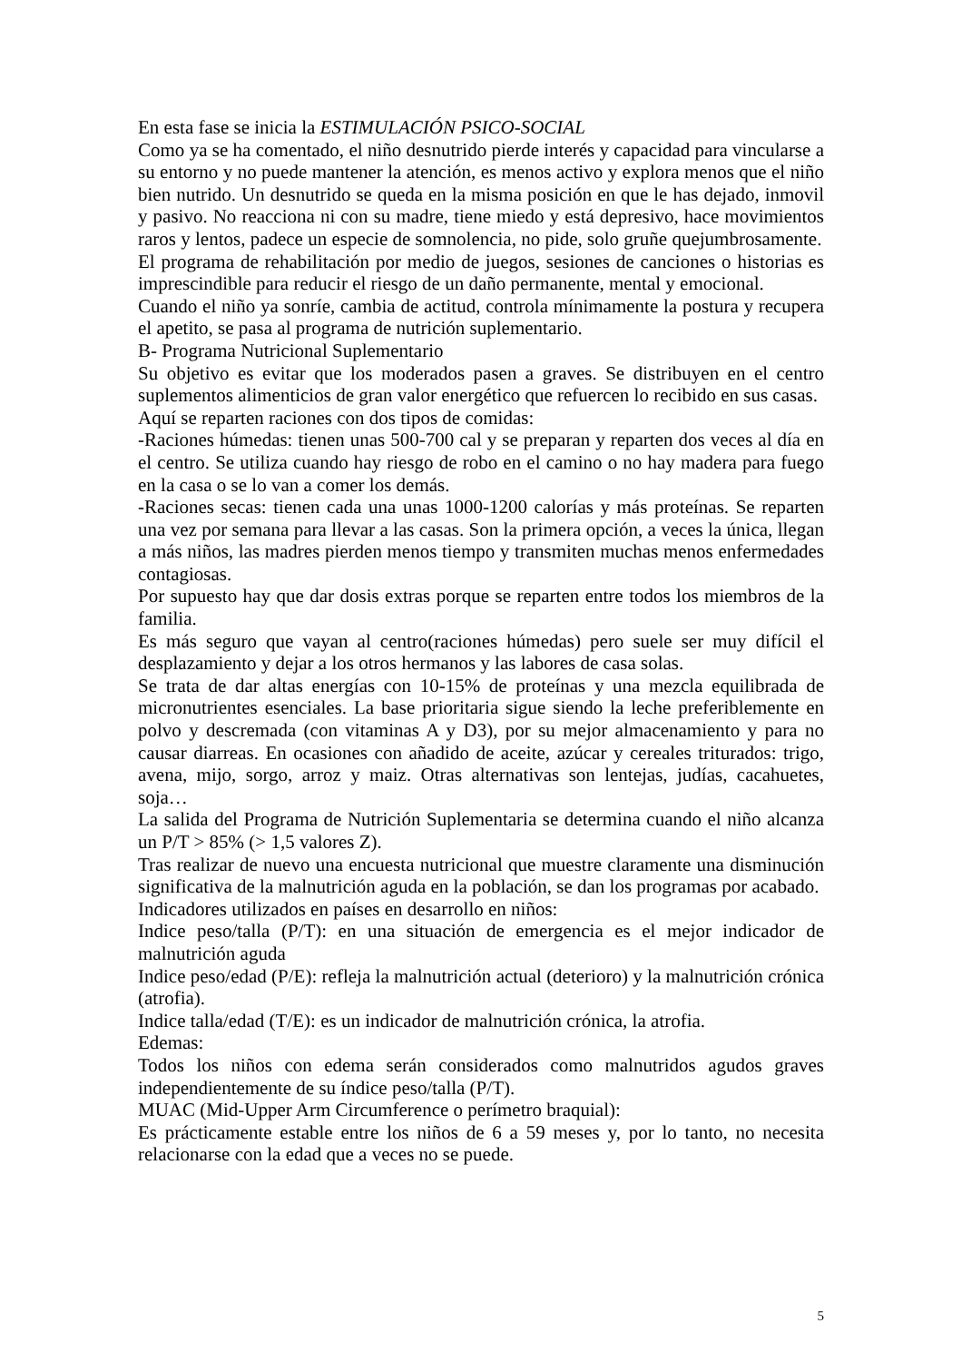En esta fase se inicia la ESTIMULACIÓN PSICO-SOCIAL
Como ya se ha comentado, el niño desnutrido pierde interés y capacidad para vincularse a su entorno y no puede mantener la atención, es menos activo y explora menos que el niño bien nutrido. Un desnutrido se queda en la misma posición en que le has dejado, inmovil y pasivo. No reacciona ni con su madre, tiene miedo y está depresivo, hace movimientos raros y lentos, padece un especie de somnolencia, no pide, solo gruñe quejumbrosamente.
El programa de rehabilitación por medio de juegos, sesiones de canciones o historias es imprescindible para reducir el riesgo de un daño permanente, mental y emocional.
Cuando el niño ya sonríe, cambia de actitud, controla mínimamente la postura y recupera el apetito, se pasa al programa de nutrición suplementario.
B- Programa Nutricional Suplementario
Su objetivo es evitar que los moderados pasen a graves. Se distribuyen en el centro suplementos alimenticios de gran valor energético que refuercen lo recibido en sus casas.
Aquí se reparten raciones con dos tipos de comidas:
-Raciones húmedas: tienen unas 500-700 cal y se preparan y reparten dos veces al día en el centro. Se utiliza cuando hay riesgo de robo en el camino o no hay madera para fuego en la casa o se lo van a comer los demás.
-Raciones secas: tienen cada una unas 1000-1200 calorías y más proteínas. Se reparten una vez por semana para llevar a las casas. Son la primera opción, a veces la única, llegan a más niños, las madres pierden menos tiempo y transmiten muchas menos enfermedades contagiosas.
Por supuesto hay que dar dosis extras porque se reparten entre todos los miembros de la familia.
Es más seguro que vayan al centro(raciones húmedas) pero suele ser muy difícil el desplazamiento y dejar a los otros hermanos y las labores de casa solas.
Se trata de dar altas energías con 10-15% de proteínas y una mezcla equilibrada de micronutrientes esenciales. La base prioritaria sigue siendo la leche preferiblemente en polvo y descremada (con vitaminas A y D3), por su mejor almacenamiento y para no causar diarreas. En ocasiones con añadido de aceite, azúcar y cereales triturados: trigo, avena, mijo, sorgo, arroz y maiz. Otras alternativas son lentejas, judías, cacahuetes, soja…
La salida del Programa de Nutrición Suplementaria se determina cuando el niño alcanza un P/T > 85% (> 1,5 valores Z).
Tras realizar de nuevo una encuesta nutricional que muestre claramente una disminución significativa de la malnutrición aguda en la población, se dan los programas por acabado.
Indicadores utilizados en países en desarrollo en niños:
Indice peso/talla (P/T): en una situación de emergencia es el mejor indicador de malnutrición aguda
Indice peso/edad (P/E): refleja la malnutrición actual (deterioro) y la malnutrición crónica (atrofia).
Indice talla/edad (T/E): es un indicador de malnutrición crónica, la atrofia.
Edemas:
Todos los niños con edema serán considerados como malnutridos agudos graves independientemente de su índice peso/talla (P/T).
MUAC (Mid-Upper Arm Circumference o perímetro braquial):
Es prácticamente estable entre los niños de 6 a 59 meses y, por lo tanto, no necesita relacionarse con la edad que a veces no se puede.
5